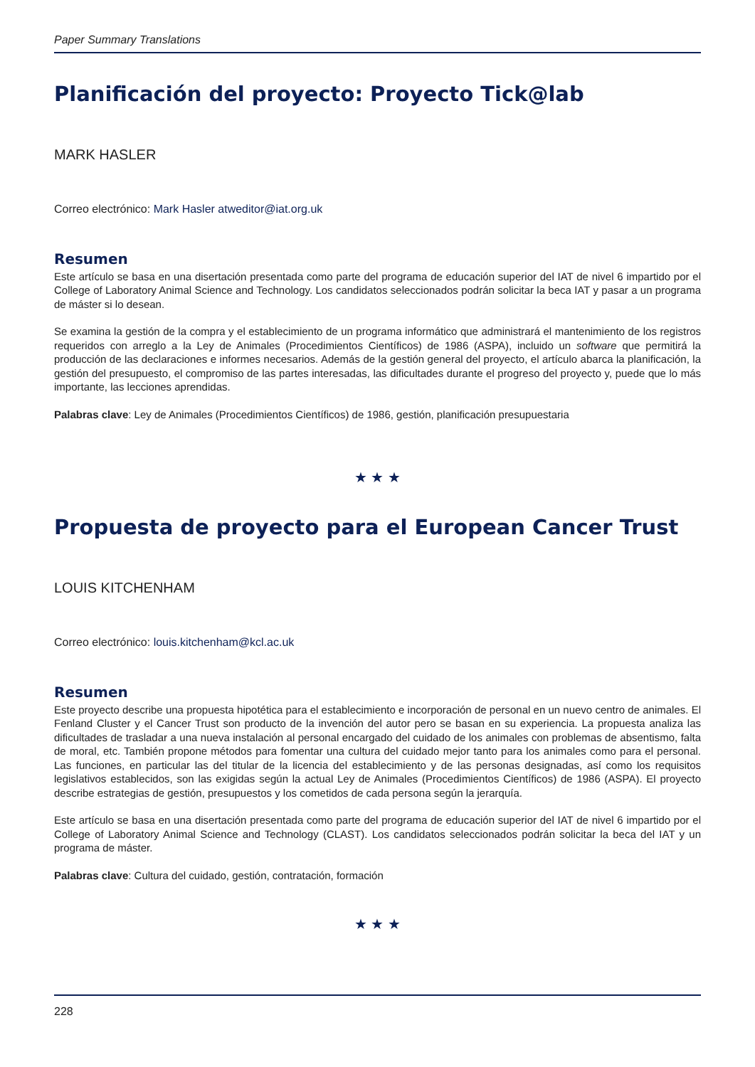Paper Summary Translations
Planificación del proyecto: Proyecto Tick@lab
MARK HASLER
Correo electrónico: Mark Hasler atweditor@iat.org.uk
Resumen
Este artículo se basa en una disertación presentada como parte del programa de educación superior del IAT de nivel 6 impartido por el College of Laboratory Animal Science and Technology. Los candidatos seleccionados podrán solicitar la beca IAT y pasar a un programa de máster si lo desean.
Se examina la gestión de la compra y el establecimiento de un programa informático que administrará el mantenimiento de los registros requeridos con arreglo a la Ley de Animales (Procedimientos Científicos) de 1986 (ASPA), incluido un software que permitirá la producción de las declaraciones e informes necesarios. Además de la gestión general del proyecto, el artículo abarca la planificación, la gestión del presupuesto, el compromiso de las partes interesadas, las dificultades durante el progreso del proyecto y, puede que lo más importante, las lecciones aprendidas.
Palabras clave: Ley de Animales (Procedimientos Científicos) de 1986, gestión, planificación presupuestaria
★ ★ ★
Propuesta de proyecto para el European Cancer Trust
LOUIS KITCHENHAM
Correo electrónico: louis.kitchenham@kcl.ac.uk
Resumen
Este proyecto describe una propuesta hipotética para el establecimiento e incorporación de personal en un nuevo centro de animales. El Fenland Cluster y el Cancer Trust son producto de la invención del autor pero se basan en su experiencia. La propuesta analiza las dificultades de trasladar a una nueva instalación al personal encargado del cuidado de los animales con problemas de absentismo, falta de moral, etc. También propone métodos para fomentar una cultura del cuidado mejor tanto para los animales como para el personal. Las funciones, en particular las del titular de la licencia del establecimiento y de las personas designadas, así como los requisitos legislativos establecidos, son las exigidas según la actual Ley de Animales (Procedimientos Científicos) de 1986 (ASPA). El proyecto describe estrategias de gestión, presupuestos y los cometidos de cada persona según la jerarquía.
Este artículo se basa en una disertación presentada como parte del programa de educación superior del IAT de nivel 6 impartido por el College of Laboratory Animal Science and Technology (CLAST). Los candidatos seleccionados podrán solicitar la beca del IAT y un programa de máster.
Palabras clave: Cultura del cuidado, gestión, contratación, formación
★ ★ ★
228